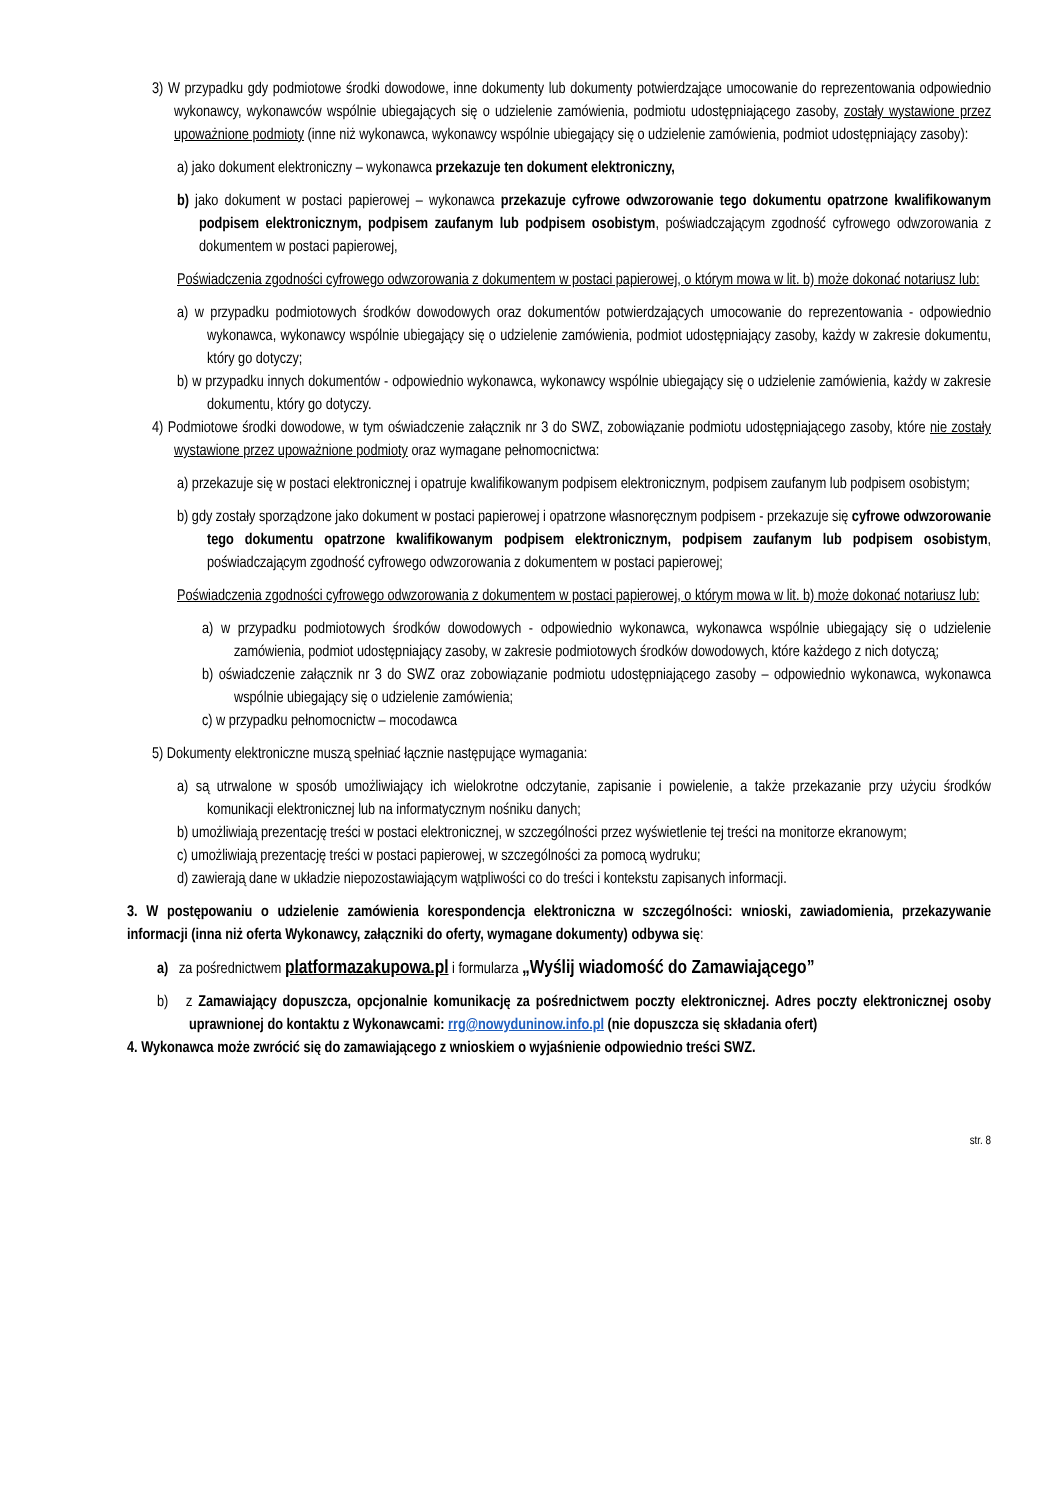3) W przypadku gdy podmiotowe środki dowodowe, inne dokumenty lub dokumenty potwierdzające umocowanie do reprezentowania odpowiednio wykonawcy, wykonawców wspólnie ubiegających się o udzielenie zamówienia, podmiotu udostępniającego zasoby, zostały wystawione przez upoważnione podmioty (inne niż wykonawca, wykonawcy wspólnie ubiegający się o udzielenie zamówienia, podmiot udostępniający zasoby):
a) jako dokument elektroniczny – wykonawca przekazuje ten dokument elektroniczny,
b) jako dokument w postaci papierowej – wykonawca przekazuje cyfrowe odwzorowanie tego dokumentu opatrzone kwalifikowanym podpisem elektronicznym, podpisem zaufanym lub podpisem osobistym, poświadczającym zgodność cyfrowego odwzorowania z dokumentem w postaci papierowej,
Poświadczenia zgodności cyfrowego odwzorowania z dokumentem w postaci papierowej, o którym mowa w lit. b) może dokonać notariusz lub:
a) w przypadku podmiotowych środków dowodowych oraz dokumentów potwierdzających umocowanie do reprezentowania - odpowiednio wykonawca, wykonawcy wspólnie ubiegający się o udzielenie zamówienia, podmiot udostępniający zasoby, każdy w zakresie dokumentu, który go dotyczy;
b) w przypadku innych dokumentów - odpowiednio wykonawca, wykonawcy wspólnie ubiegający się o udzielenie zamówienia, każdy w zakresie dokumentu, który go dotyczy.
4) Podmiotowe środki dowodowe, w tym oświadczenie załącznik nr 3 do SWZ, zobowiązanie podmiotu udostępniającego zasoby, które nie zostały wystawione przez upoważnione podmioty oraz wymagane pełnomocnictwa:
a) przekazuje się w postaci elektronicznej i opatruje kwalifikowanym podpisem elektronicznym, podpisem zaufanym lub podpisem osobistym;
b) gdy zostały sporządzone jako dokument w postaci papierowej i opatrzone własnoręcznym podpisem - przekazuje się cyfrowe odwzorowanie tego dokumentu opatrzone kwalifikowanym podpisem elektronicznym, podpisem zaufanym lub podpisem osobistym, poświadczającym zgodność cyfrowego odwzorowania z dokumentem w postaci papierowej;
Poświadczenia zgodności cyfrowego odwzorowania z dokumentem w postaci papierowej, o którym mowa w lit. b) może dokonać notariusz lub:
a) w przypadku podmiotowych środków dowodowych - odpowiednio wykonawca, wykonawca wspólnie ubiegający się o udzielenie zamówienia, podmiot udostępniający zasoby, w zakresie podmiotowych środków dowodowych, które każdego z nich dotyczą;
b) oświadczenie załącznik nr 3 do SWZ oraz zobowiązanie podmiotu udostępniającego zasoby – odpowiednio wykonawca, wykonawca wspólnie ubiegający się o udzielenie zamówienia;
c) w przypadku pełnomocnictw – mocodawca
5) Dokumenty elektroniczne muszą spełniać łącznie następujące wymagania:
a) są utrwalone w sposób umożliwiający ich wielokrotne odczytanie, zapisanie i powielenie, a także przekazanie przy użyciu środków komunikacji elektronicznej lub na informatycznym nośniku danych;
b) umożliwiają prezentację treści w postaci elektronicznej, w szczególności przez wyświetlenie tej treści na monitorze ekranowym;
c) umożliwiają prezentację treści w postaci papierowej, w szczególności za pomocą wydruku;
d) zawierają dane w układzie niepozostawiającym wątpliwości co do treści i kontekstu zapisanych informacji.
3. W postępowaniu o udzielenie zamówienia korespondencja elektroniczna w szczególności: wnioski, zawiadomienia, przekazywanie informacji (inna niż oferta Wykonawcy, załączniki do oferty, wymagane dokumenty) odbywa się:
a) za pośrednictwem platformazakupowa.pl i formularza „Wyślij wiadomość do Zamawiającego”
b) z Zamawiający dopuszcza, opcjonalnie komunikację za pośrednictwem poczty elektronicznej. Adres poczty elektronicznej osoby uprawnionej do kontaktu z Wykonawcami: rrg@nowyduninow.info.pl (nie dopuszcza się składania ofert)
4. Wykonawca może zwrócić się do zamawiającego z wnioskiem o wyjaśnienie odpowiednio treści SWZ.
str. 8